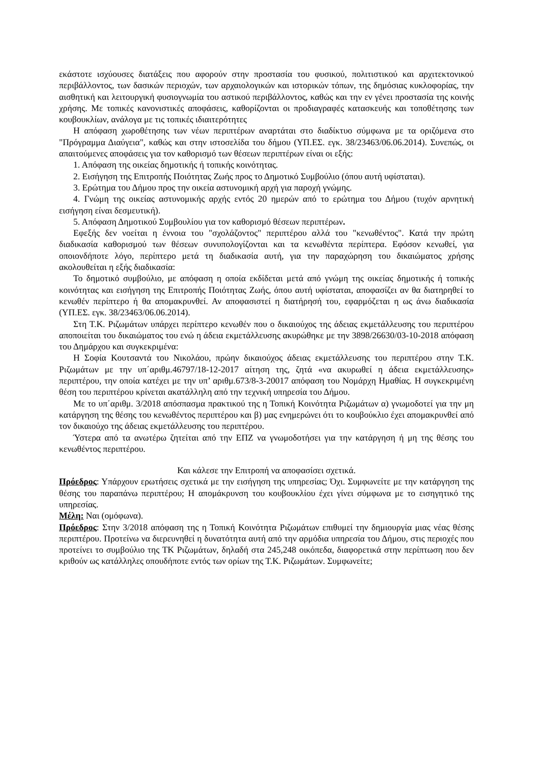εκάστοτε ισχύουσες διατάξεις που αφορούν στην προστασία του φυσικού, πολιτιστικού και αρχιτεκτονικού περιβάλλοντος, των δασικών περιοχών, των αρχαιολογικών και ιστορικών τόπων, της δημόσιας κυκλοφορίας, την αισθητική και λειτουργική φυσιογνωμία του αστικού περιβάλλοντος, καθώς και την εν γένει προστασία της κοινής χρήσης. Με τοπικές κανονιστικές αποφάσεις, καθορίζονται οι προδιαγραφές κατασκευής και τοποθέτησης των κουβουκλίων, ανάλογα με τις τοπικές ιδιαιτερότητες
Η απόφαση χωροθέτησης των νέων περιπτέρων αναρτάται στο διαδίκτυο σύμφωνα με τα οριζόμενα στο "Πρόγραμμα Διαύγεια", καθώς και στην ιστοσελίδα του δήμου (ΥΠ.ΕΣ. εγκ. 38/23463/06.06.2014). Συνεπώς, οι απαιτούμενες αποφάσεις για τον καθορισμό των θέσεων περιπτέρων είναι οι εξής:
1. Απόφαση της οικείας δημοτικής ή τοπικής κοινότητας.
2. Εισήγηση της Επιτροπής Ποιότητας Ζωής προς το Δημοτικό Συμβούλιο (όπου αυτή υφίσταται).
3. Ερώτημα του Δήμου προς την οικεία αστυνομική αρχή για παροχή γνώμης.
4. Γνώμη της οικείας αστυνομικής αρχής εντός 20 ημερών από το ερώτημα του Δήμου (τυχόν αρνητική εισήγηση είναι δεσμευτική).
5. Απόφαση Δημοτικού Συμβουλίου για τον καθορισμό θέσεων περιπτέρων.
Εφεξής δεν νοείται η έννοια του "σχολάζοντος" περιπτέρου αλλά του "κενωθέντος". Κατά την πρώτη διαδικασία καθορισμού των θέσεων συνυπολογίζονται και τα κενωθέντα περίπτερα. Εφόσον κενωθεί, για οποιονδήποτε λόγο, περίπτερο μετά τη διαδικασία αυτή, για την παραχώρηση του δικαιώματος χρήσης ακολουθείται η εξής διαδικασία:
Το δημοτικό συμβούλιο, με απόφαση η οποία εκδίδεται μετά από γνώμη της οικείας δημοτικής ή τοπικής κοινότητας και εισήγηση της Επιτροπής Ποιότητας Ζωής, όπου αυτή υφίσταται, αποφασίζει αν θα διατηρηθεί το κενωθέν περίπτερο ή θα απομακρυνθεί. Αν αποφασιστεί η διατήρησή του, εφαρμόζεται η ως άνω διαδικασία (ΥΠ.ΕΣ. εγκ. 38/23463/06.06.2014).
Στη Τ.Κ. Ριζωμάτων υπάρχει περίπτερο κενωθέν που ο δικαιούχος της άδειας εκμετάλλευσης του περιπτέρου αποποιείται του δικαιώματος του ενώ η άδεια εκμετάλλευσης ακυρώθηκε με την 3898/26630/03-10-2018 απόφαση του Δημάρχου και συγκεκριμένα:
Η Σοφία Κουτσαντά του Νικολάου, πρώην δικαιούχος άδειας εκμετάλλευσης του περιπτέρου στην Τ.Κ. Ριζωμάτων με την υπ΄αριθμ.46797/18-12-2017 αίτηση της, ζητά «να ακυρωθεί η άδεια εκμετάλλευσης» περιπτέρου, την οποία κατέχει με την υπ’ αριθμ.673/8-3-20017 απόφαση του Νομάρχη Ημαθίας. Η συγκεκριμένη θέση του περιπτέρου κρίνεται ακατάλληλη από την τεχνική υπηρεσία του Δήμου.
Με το υπ΄αριθμ. 3/2018 απόσπασμα πρακτικού της η Τοπική Κοινότητα Ριζωμάτων α) γνωμοδοτεί για την μη κατάργηση της θέσης του κενωθέντος περιπτέρου και β) μας ενημερώνει ότι το κουβούκλιο έχει απομακρυνθεί από τον δικαιούχο της άδειας εκμετάλλευσης του περιπτέρου.
Ύστερα από τα ανωτέρω ζητείται από την ΕΠΖ να γνωμοδοτήσει για την κατάργηση ή μη της θέσης του κενωθέντος περιπτέρου.
Και κάλεσε την Επιτροπή να αποφασίσει σχετικά.
Πρόεδρος: Υπάρχουν ερωτήσεις σχετικά με την εισήγηση της υπηρεσίας; Όχι. Συμφωνείτε με την κατάργηση της θέσης του παραπάνω περιπτέρου; Η απομάκρυνση του κουβουκλίου έχει γίνει σύμφωνα με το εισηγητικό της υπηρεσίας.
Μέλη: Ναι (ομόφωνα).
Πρόεδρος: Στην 3/2018 απόφαση της η Τοπική Κοινότητα Ριζωμάτων επιθυμεί την δημιουργία μιας νέας θέσης περιπτέρου. Προτείνω να διερευνηθεί η δυνατότητα αυτή από την αρμόδια υπηρεσία του Δήμου, στις περιοχές που προτείνει το συμβούλιο της ΤΚ Ριζωμάτων, δηλαδή στα 245,248 οικόπεδα, διαφορετικά στην περίπτωση που δεν κριθούν ως κατάλληλες οπουδήποτε εντός των ορίων της Τ.Κ. Ριζωμάτων. Συμφωνείτε;